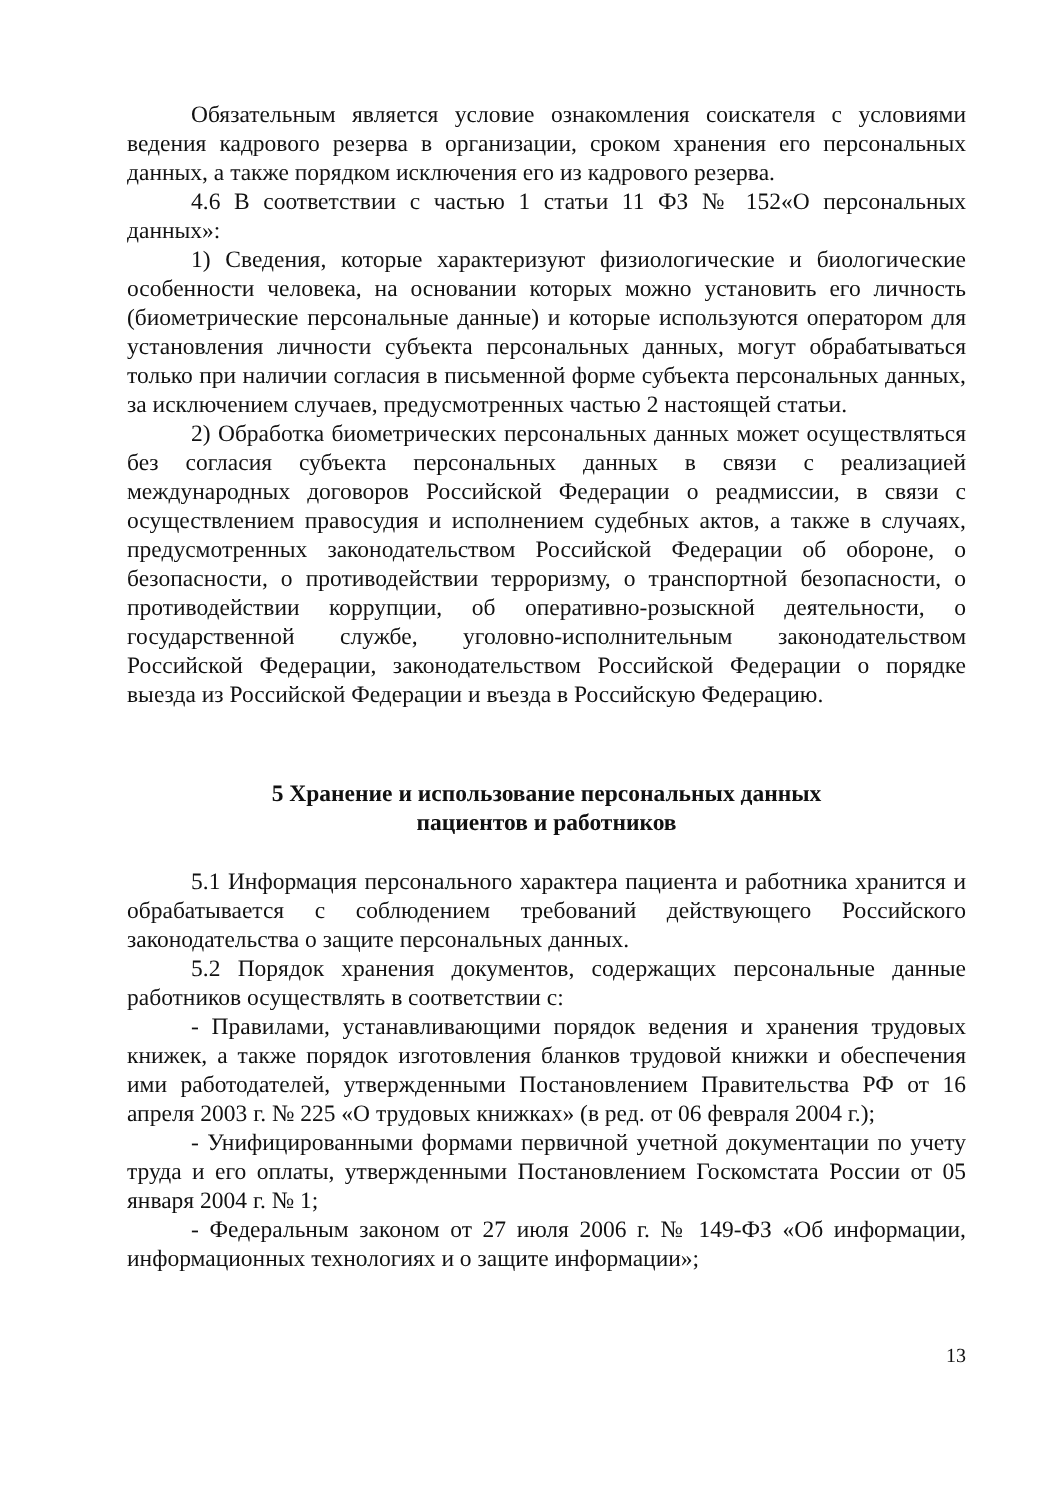Обязательным является условие ознакомления соискателя с условиями ведения кадрового резерва в организации, сроком хранения его персональных данных, а также порядком исключения его из кадрового резерва.
4.6 В соответствии с частью 1 статьи 11 ФЗ № 152«О персональных данных»:
1) Сведения, которые характеризуют физиологические и биологические особенности человека, на основании которых можно установить его личность (биометрические персональные данные) и которые используются оператором для установления личности субъекта персональных данных, могут обрабатываться только при наличии согласия в письменной форме субъекта персональных данных, за исключением случаев, предусмотренных частью 2 настоящей статьи.
2) Обработка биометрических персональных данных может осуществляться без согласия субъекта персональных данных в связи с реализацией международных договоров Российской Федерации о реадмиссии, в связи с осуществлением правосудия и исполнением судебных актов, а также в случаях, предусмотренных законодательством Российской Федерации об обороне, о безопасности, о противодействии терроризму, о транспортной безопасности, о противодействии коррупции, об оперативно-розыскной деятельности, о государственной службе, уголовно-исполнительным законодательством Российской Федерации, законодательством Российской Федерации о порядке выезда из Российской Федерации и въезда в Российскую Федерацию.
5 Хранение и использование персональных данных
пациентов и работников
5.1 Информация персонального характера пациента и работника хранится и обрабатывается с соблюдением требований действующего Российского законодательства о защите персональных данных.
5.2 Порядок хранения документов, содержащих персональные данные работников осуществлять в соответствии с:
- Правилами, устанавливающими порядок ведения и хранения трудовых книжек, а также порядок изготовления бланков трудовой книжки и обеспечения ими работодателей, утвержденными Постановлением Правительства РФ от 16 апреля 2003 г. № 225 «О трудовых книжках» (в ред. от 06 февраля 2004 г.);
- Унифицированными формами первичной учетной документации по учету труда и его оплаты, утвержденными Постановлением Госкомстата России от 05 января 2004 г. № 1;
- Федеральным законом от 27 июля 2006 г. № 149-ФЗ «Об информации, информационных технологиях и о защите информации»;
13